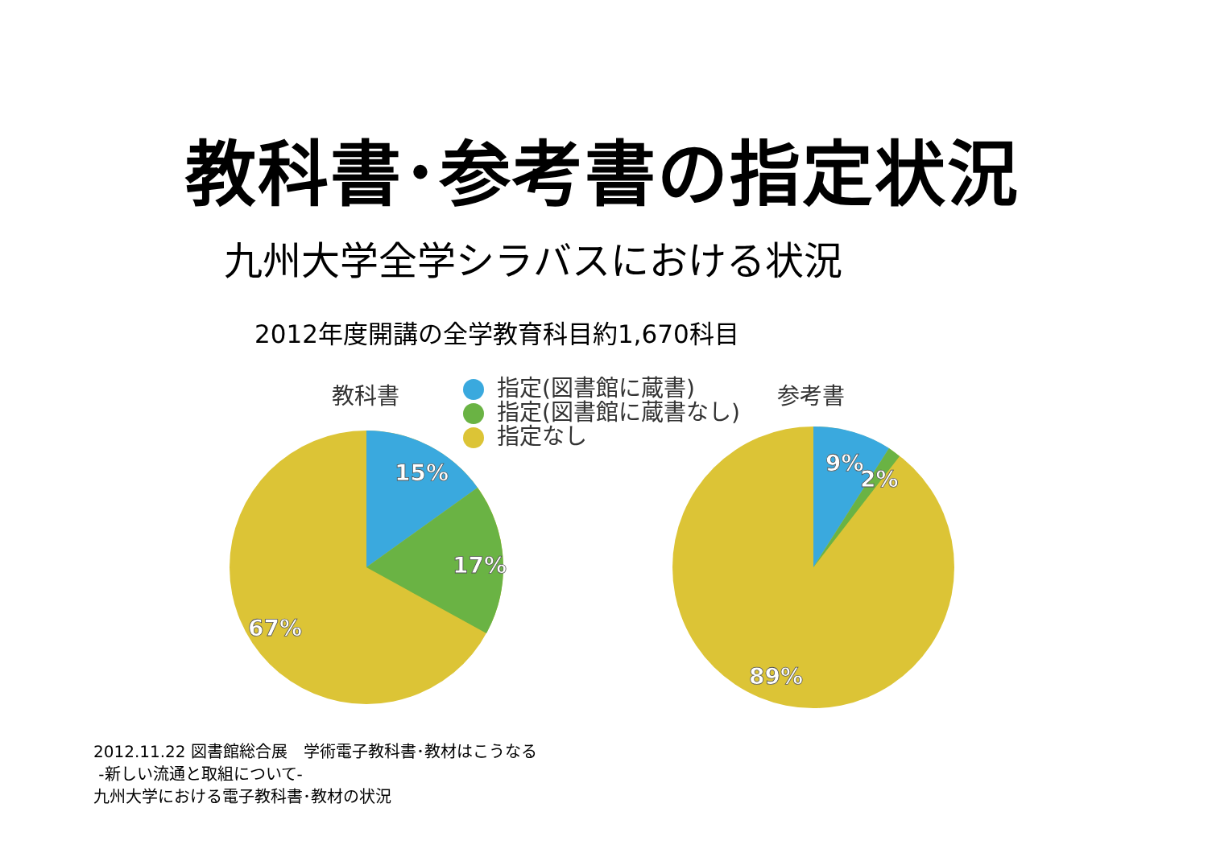教科書･参考書の指定状況
九州大学全学シラバスにおける状況
2012年度開講の全学教育科目約1,670科目
教科書
指定(図書館に蔵書)
指定(図書館に蔵書なし)
指定なし
参考書
15%
17%
67%
9%
2%
89%
2012.11.22 図書館総合展　学術電子教科書･教材はこうなる
-新しい流通と取組について-
九州大学における電子教科書･教材の状況